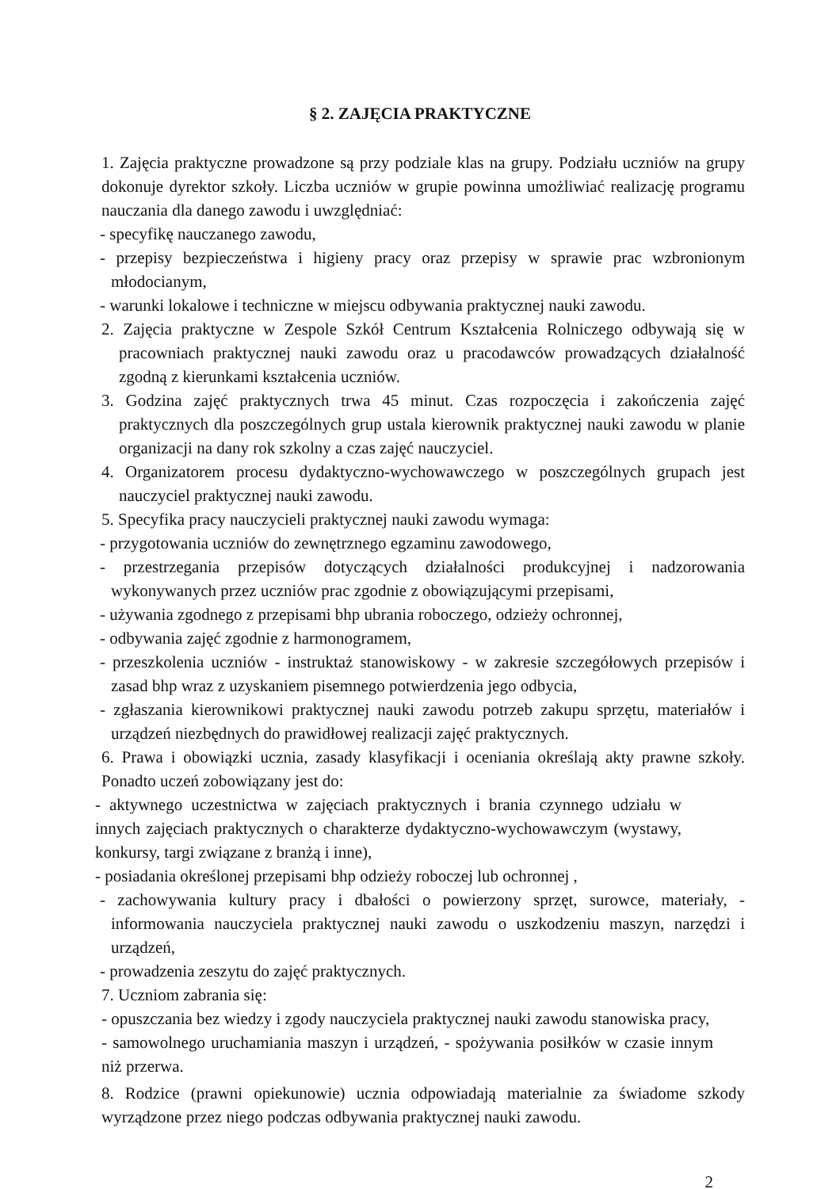§ 2. ZAJĘCIA PRAKTYCZNE
1. Zajęcia praktyczne prowadzone są przy podziale klas na grupy. Podziału uczniów na grupy dokonuje dyrektor szkoły. Liczba uczniów w grupie powinna umożliwiać realizację programu nauczania dla danego zawodu i uwzględniać:
- specyfikę nauczanego zawodu,
- przepisy bezpieczeństwa i higieny pracy oraz przepisy w sprawie prac wzbronionym młodocianym,
- warunki lokalowe i techniczne w miejscu odbywania praktycznej nauki zawodu.
2. Zajęcia praktyczne w Zespole Szkół Centrum Kształcenia Rolniczego odbywają się w pracowniach praktycznej nauki zawodu oraz u pracodawców prowadzących działalność zgodną z kierunkami kształcenia uczniów.
3. Godzina zajęć praktycznych trwa 45 minut. Czas rozpoczęcia i zakończenia zajęć praktycznych dla poszczególnych grup ustala kierownik praktycznej nauki zawodu w planie organizacji na dany rok szkolny a czas zajęć nauczyciel.
4. Organizatorem procesu dydaktyczno-wychowawczego w poszczególnych grupach jest nauczyciel praktycznej nauki zawodu.
5. Specyfika pracy nauczycieli praktycznej nauki zawodu wymaga:
- przygotowania uczniów do zewnętrznego egzaminu zawodowego,
- przestrzegania przepisów dotyczących działalności produkcyjnej i nadzorowania wykonywanych przez uczniów prac zgodnie z obowiązującymi przepisami,
- używania zgodnego z przepisami bhp ubrania roboczego, odzieży ochronnej,
- odbywania zajęć zgodnie z harmonogramem,
- przeszkolenia uczniów - instruktaż stanowiskowy - w zakresie szczegółowych przepisów i zasad bhp wraz z uzyskaniem pisemnego potwierdzenia jego odbycia,
- zgłaszania kierownikowi praktycznej nauki zawodu potrzeb zakupu sprzętu, materiałów i urządzeń niezbędnych do prawidłowej realizacji zajęć praktycznych.
6. Prawa i obowiązki ucznia, zasady klasyfikacji i oceniania określają akty prawne szkoły. Ponadto uczeń zobowiązany jest do:
- aktywnego uczestnictwa w zajęciach praktycznych i brania czynnego udziału w innych zajęciach praktycznych o charakterze dydaktyczno-wychowawczym (wystawy, konkursy, targi związane z branżą i inne),
- posiadania określonej przepisami bhp odzieży roboczej lub ochronnej ,
- zachowywania kultury pracy i dbałości o powierzony sprzęt, surowce, materiały, - informowania nauczyciela praktycznej nauki zawodu o uszkodzeniu maszyn, narzędzi i urządzeń,
- prowadzenia zeszytu do zajęć praktycznych.
7. Uczniom zabrania się:
- opuszczania bez wiedzy i zgody nauczyciela praktycznej nauki zawodu stanowiska pracy,
- samowolnego uruchamiania maszyn i urządzeń, - spożywania posiłków w czasie innym niż przerwa.
8. Rodzice (prawni opiekunowie) ucznia odpowiadają materialnie za świadome szkody wyrządzone przez niego podczas odbywania praktycznej nauki zawodu.
2